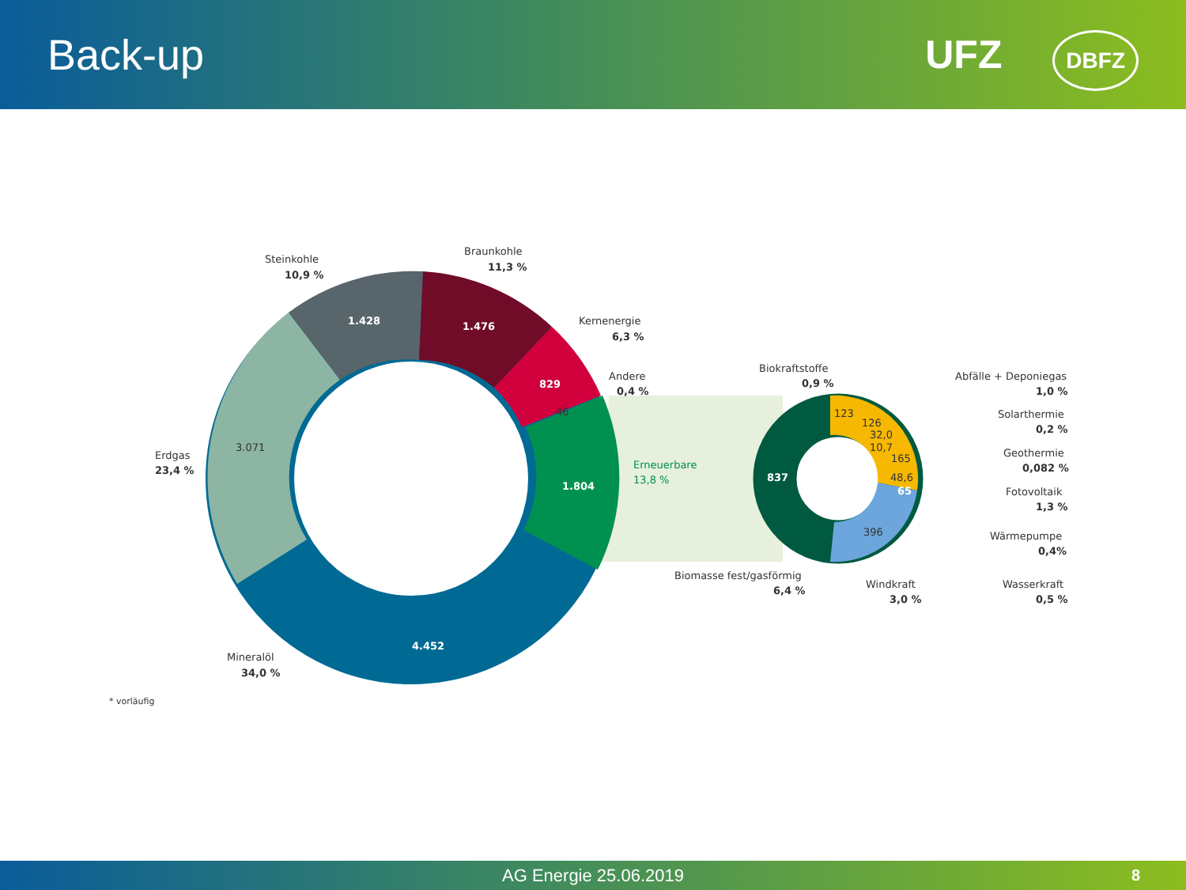Back-up UFZ DBFZ
Steinkohle
10,9 %
Braunkohle
11,3 %
Kernenergie
6,3 %
Andere
0,4 %
Erdgas
23,4 %
Erneuerbare
13,8 %
Mineralöl
34,0 %
1.428
1.476
829
46
3.071
1.804
4.452
* vorläufig
Biokraftstoffe
0,9 %
123
126
32,0
10,7
165
48,6
65
396
837
Biomasse fest/gasförmig
6,4 %
Windkraft
3,0 %
Abfälle + Deponiegas
1,0 %
Solarthermie
0,2 %
Geothermie
0,082 %
Fotovoltaik
1,3 %
Wärmepumpe
0,4%
Wasserkraft
0,5 %
AG Energie 25.06.2019 8